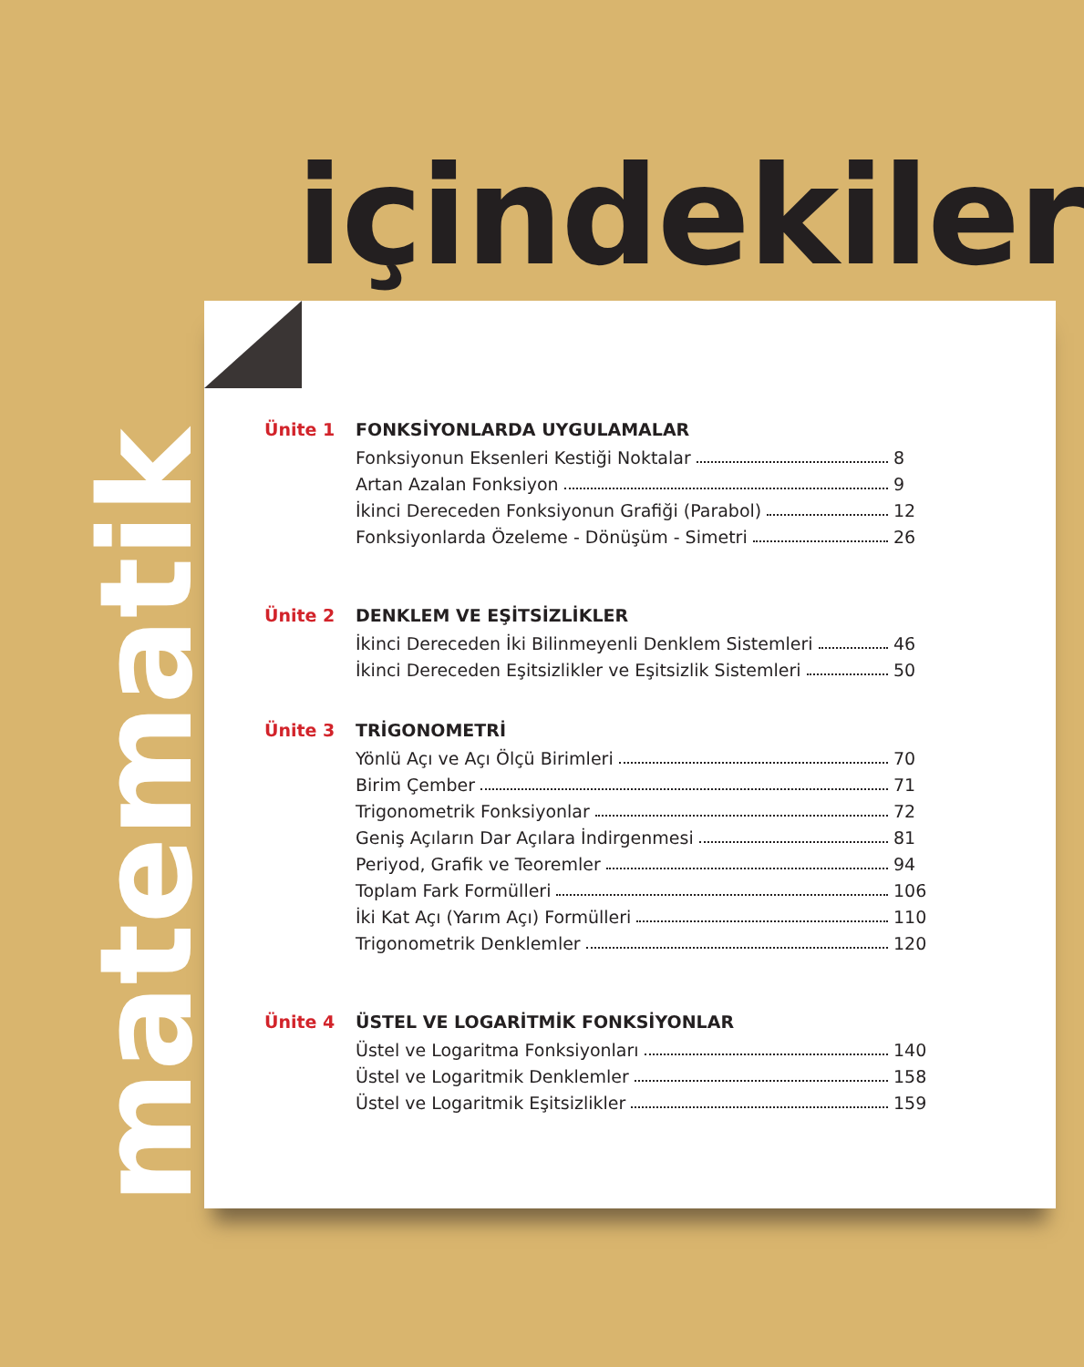içindekiler
matematik
Ünite 1 FONKSİYONLARDA UYGULAMALAR
Fonksiyonun Eksenleri Kestiği Noktalar 8
Artan Azalan Fonksiyon 9
İkinci Dereceden Fonksiyonun Grafiği (Parabol) 12
Fonksiyonlarda Özeleme - Dönüşüm - Simetri 26
Ünite 2 DENKLEM VE EŞİTSİZLİKLER
İkinci Dereceden İki Bilinmeyenli Denklem Sistemleri 46
İkinci Dereceden Eşitsizlikler ve Eşitsizlik Sistemleri 50
Ünite 3 TRİGONOMETRİ
Yönlü Açı ve Açı Ölçü Birimleri 70
Birim Çember 71
Trigonometrik Fonksiyonlar 72
Geniş Açıların Dar Açılara İndirgenmesi 81
Periyod, Grafik ve Teoremler 94
Toplam Fark Formülleri 106
İki Kat Açı (Yarım Açı) Formülleri 110
Trigonometrik Denklemler 120
Ünite 4 ÜSTEL VE LOGARİTMİK FONKSİYONLAR
Üstel ve Logaritma Fonksiyonları 140
Üstel ve Logaritmik Denklemler 158
Üstel ve Logaritmik Eşitsizlikler 159